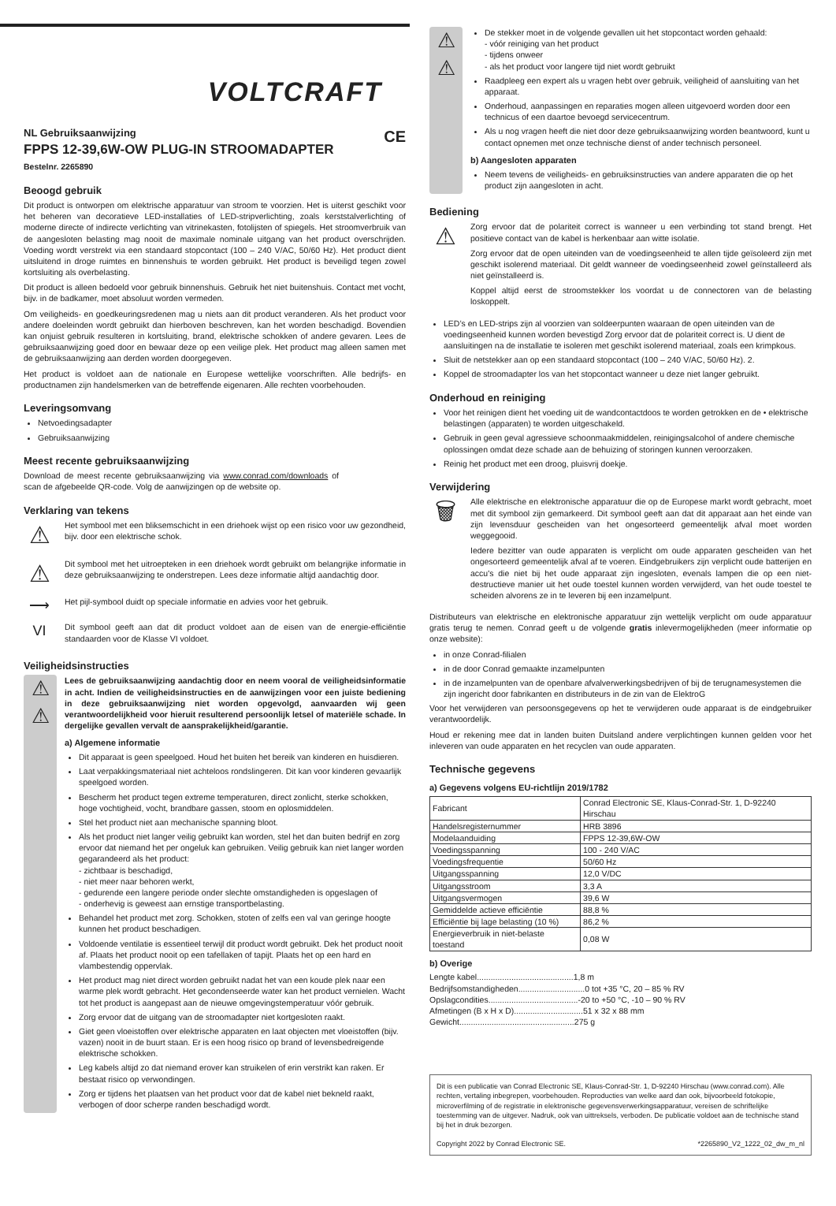VOLTCRAFT
NL Gebruiksaanwijzing CE
FPPS 12-39,6W-OW PLUG-IN STROOMADAPTER
Bestelnr. 2265890
Beoogd gebruik
Dit product is ontworpen om elektrische apparatuur van stroom te voorzien. Het is uiterst geschikt voor het beheren van decoratieve LED-installaties of LED-stripverlichting, zoals kerststalverlichting of moderne directe of indirecte verlichting van vitrinekasten, fotolijsten of spiegels. Het stroomverbruik van de aangesloten belasting mag nooit de maximale nominale uitgang van het product overschrijden. Voeding wordt verstrekt via een standaard stopcontact (100 – 240 V/AC, 50/60 Hz). Het product dient uitsluitend in droge ruimtes en binnenshuis te worden gebruikt. Het product is beveiligd tegen zowel kortsluiting als overbelasting.
Dit product is alleen bedoeld voor gebruik binnenshuis. Gebruik het niet buitenshuis. Contact met vocht, bijv. in de badkamer, moet absoluut worden vermeden.
Om veiligheids- en goedkeuringsredenen mag u niets aan dit product veranderen. Als het product voor andere doeleinden wordt gebruikt dan hierboven beschreven, kan het worden beschadigd. Bovendien kan onjuist gebruik resulteren in kortsluiting, brand, elektrische schokken of andere gevaren. Lees de gebruiksaanwijzing goed door en bewaar deze op een veilige plek. Het product mag alleen samen met de gebruiksaanwijzing aan derden worden doorgegeven.
Het product is voldoet aan de nationale en Europese wettelijke voorschriften. Alle bedrijfs- en productnamen zijn handelsmerken van de betreffende eigenaren. Alle rechten voorbehouden.
Leveringsomvang
Netvoedingsadapter
Gebruiksaanwijzing
Meest recente gebruiksaanwijzing
Download de meest recente gebruiksaanwijzing via www.conrad.com/downloads of scan de afgebeelde QR-code. Volg de aanwijzingen op de website op.
Verklaring van tekens
⚠
Het symbool met een bliksemschicht in een driehoek wijst op een risico voor uw gezondheid, bijv. door een elektrische schok.
⚠
Dit symbool met het uitroepteken in een driehoek wordt gebruikt om belangrijke informatie in deze gebruiksaanwijzing te onderstrepen. Lees deze informatie altijd aandachtig door.
⟶
Het pijl-symbool duidt op speciale informatie en advies voor het gebruik.
VI
Dit symbool geeft aan dat dit product voldoet aan de eisen van de energie-efficiëntie standaarden voor de Klasse VI voldoet.
Veiligheidsinstructies
⚠
⚠
Lees de gebruiksaanwijzing aandachtig door en neem vooral de veiligheidsinformatie in acht. Indien de veiligheidsinstructies en de aanwijzingen voor een juiste bediening in deze gebruiksaanwijzing niet worden opgevolgd, aanvaarden wij geen verantwoordelijkheid voor hieruit resulterend persoonlijk letsel of materiële schade. In dergelijke gevallen vervalt de aansprakelijkheid/garantie.
a) Algemene informatie
Dit apparaat is geen speelgoed. Houd het buiten het bereik van kinderen en huisdieren.
Laat verpakkingsmateriaal niet achteloos rondslingeren. Dit kan voor kinderen gevaarlijk speelgoed worden.
Bescherm het product tegen extreme temperaturen, direct zonlicht, sterke schokken, hoge vochtigheid, vocht, brandbare gassen, stoom en oplosmiddelen.
Stel het product niet aan mechanische spanning bloot.
Als het product niet langer veilig gebruikt kan worden, stel het dan buiten bedrijf en zorg ervoor dat niemand het per ongeluk kan gebruiken. Veilig gebruik kan niet langer worden gegarandeerd als het product:
- zichtbaar is beschadigd,
- niet meer naar behoren werkt,
- gedurende een langere periode onder slechte omstandigheden is opgeslagen of
- onderhevig is geweest aan ernstige transportbelasting.
Behandel het product met zorg. Schokken, stoten of zelfs een val van geringe hoogte kunnen het product beschadigen.
Voldoende ventilatie is essentieel terwijl dit product wordt gebruikt. Dek het product nooit af. Plaats het product nooit op een tafellaken of tapijt. Plaats het op een hard en vlambestendig oppervlak.
Het product mag niet direct worden gebruikt nadat het van een koude plek naar een warme plek wordt gebracht. Het gecondenseerde water kan het product vernielen. Wacht tot het product is aangepast aan de nieuwe omgevingstemperatuur vóór gebruik.
Zorg ervoor dat de uitgang van de stroomadapter niet kortgesloten raakt.
Giet geen vloeistoffen over elektrische apparaten en laat objecten met vloeistoffen (bijv. vazen) nooit in de buurt staan. Er is een hoog risico op brand of levensbedreigende elektrische schokken.
Leg kabels altijd zo dat niemand erover kan struikelen of erin verstrikt kan raken. Er bestaat risico op verwondingen.
Zorg er tijdens het plaatsen van het product voor dat de kabel niet bekneld raakt, verbogen of door scherpe randen beschadigd wordt.
⚠
⚠
De stekker moet in de volgende gevallen uit het stopcontact worden gehaald:
- vóór reiniging van het product
- tijdens onweer
- als het product voor langere tijd niet wordt gebruikt
Raadpleeg een expert als u vragen hebt over gebruik, veiligheid of aansluiting van het apparaat.
Onderhoud, aanpassingen en reparaties mogen alleen uitgevoerd worden door een technicus of een daartoe bevoegd servicecentrum.
Als u nog vragen heeft die niet door deze gebruiksaanwijzing worden beantwoord, kunt u contact opnemen met onze technische dienst of ander technisch personeel.
b) Aangesloten apparaten
Neem tevens de veiligheids- en gebruiksinstructies van andere apparaten die op het product zijn aangesloten in acht.
Bediening
⚠
Zorg ervoor dat de polariteit correct is wanneer u een verbinding tot stand brengt. Het positieve contact van de kabel is herkenbaar aan witte isolatie.
Zorg ervoor dat de open uiteinden van de voedingseenheid te allen tijde geïsoleerd zijn met geschikt isolerend materiaal. Dit geldt wanneer de voedingseenheid zowel geïnstalleerd als niet geïnstalleerd is.
Koppel altijd eerst de stroomstekker los voordat u de connectoren van de belasting loskoppelt.
LED’s en LED-strips zijn al voorzien van soldeerpunten waaraan de open uiteinden van de voedingseenheid kunnen worden bevestigd Zorg ervoor dat de polariteit correct is. U dient de aansluitingen na de installatie te isoleren met geschikt isolerend materiaal, zoals een krimpkous.
Sluit de netstekker aan op een standaard stopcontact (100 – 240 V/AC, 50/60 Hz). 2.
Koppel de stroomadapter los van het stopcontact wanneer u deze niet langer gebruikt.
Onderhoud en reiniging
Voor het reinigen dient het voeding uit de wandcontactdoos te worden getrokken en de • elektrische belastingen (apparaten) te worden uitgeschakeld.
Gebruik in geen geval agressieve schoonmaakmiddelen, reinigingsalcohol of andere chemische oplossingen omdat deze schade aan de behuizing of storingen kunnen veroorzaken.
Reinig het product met een droog, pluisvrij doekje.
Verwijdering
🗑
Alle elektrische en elektronische apparatuur die op de Europese markt wordt gebracht, moet met dit symbool zijn gemarkeerd. Dit symbool geeft aan dat dit apparaat aan het einde van zijn levensduur gescheiden van het ongesorteerd gemeentelijk afval moet worden weggegooid.
Iedere bezitter van oude apparaten is verplicht om oude apparaten gescheiden van het ongesorteerd gemeentelijk afval af te voeren. Eindgebruikers zijn verplicht oude batterijen en accu's die niet bij het oude apparaat zijn ingesloten, evenals lampen die op een niet-destructieve manier uit het oude toestel kunnen worden verwijderd, van het oude toestel te scheiden alvorens ze in te leveren bij een inzamelpunt.
Distributeurs van elektrische en elektronische apparatuur zijn wettelijk verplicht om oude apparatuur gratis terug te nemen. Conrad geeft u de volgende gratis inlevermogelijkheden (meer informatie op onze website):
in onze Conrad-filialen
in de door Conrad gemaakte inzamelpunten
in de inzamelpunten van de openbare afvalverwerkingsbedrijven of bij de terugnamesystemen die zijn ingericht door fabrikanten en distributeurs in de zin van de ElektroG
Voor het verwijderen van persoonsgegevens op het te verwijderen oude apparaat is de eindgebruiker verantwoordelijk.
Houd er rekening mee dat in landen buiten Duitsland andere verplichtingen kunnen gelden voor het inleveren van oude apparaten en het recyclen van oude apparaten.
Technische gegevens
a) Gegevens volgens EU-richtlijn 2019/1782
| Fabricant | Conrad Electronic SE, Klaus-Conrad-Str. 1, D-92240 Hirschau |
| Handelsregisternummer | HRB 3896 |
| Modelaanduiding | FPPS 12-39,6W-OW |
| Voedingsspanning | 100 - 240 V/AC |
| Voedingsfrequentie | 50/60 Hz |
| Uitgangsspanning | 12,0 V/DC |
| Uitgangsstroom | 3,3 A |
| Uitgangsvermogen | 39,6 W |
| Gemiddelde actieve efficiëntie | 88,8 % |
| Efficiëntie bij lage belasting (10 %) | 86,2 % |
| Energieverbruik in niet-belaste toestand | 0,08 W |
b) Overige
Lengte kabel..........................................1,8 m
Bedrijfsomstandigheden.............................0 tot +35 °C, 20 – 85 % RV
Opslagcondities.......................................-20 to +50 °C, -10 – 90 % RV
Afmetingen (B x H x D)..............................51 x 32 x 88 mm
Gewicht..................................................275 g
Dit is een publicatie van Conrad Electronic SE, Klaus-Conrad-Str. 1, D-92240 Hirschau (www.conrad.com). Alle rechten, vertaling inbegrepen, voorbehouden. Reproducties van welke aard dan ook, bijvoorbeeld fotokopie, microverfilming of de registratie in elektronische gegevensverwerkingsapparatuur, vereisen de schriftelijke toestemming van de uitgever. Nadruk, ook van uittreksels, verboden. De publicatie voldoet aan de technische stand bij het in druk bezorgen.
Copyright 2022 by Conrad Electronic SE. *2265890_V2_1222_02_dw_m_nl